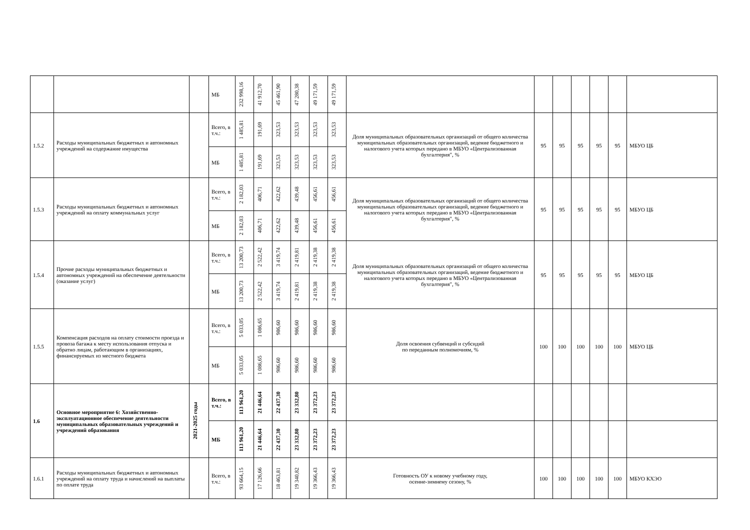| | | | МБ | 232 998,16 | 41 912,70 | 45 461,90 | 47 280,38 | 49 171,59 | 49 171,59 | | | | | | | |
| 1.5.2 | Расходы муниципальных бюджетных и автономных учреждений на содержание имущества | | Всего, в т.ч.: | 1 485,81 | 191,69 | 323,53 | 323,53 | 323,53 | 323,53 | Доля муниципальных образовательных организаций от общего количества муниципальных образовательных организаций, ведение бюджетного и налогового учета которых передано в МБУО «Централизованная бухгалтерия", % | 95 | 95 | 95 | 95 | 95 | МБУО ЦБ |
| | | | МБ | 1 485,81 | 191,69 | 323,53 | 323,53 | 323,53 | 323,53 | | | | | | | |
| 1.5.3 | Расходы муниципальных бюджетных и автономных учреждений на оплату коммунальных услуг | | Всего, в т.ч.: | 2 182,03 | 406,71 | 422,62 | 439,48 | 456,61 | 456,61 | Доля муниципальных образовательных организаций от общего количества муниципальных образовательных организаций, ведение бюджетного и налогового учета которых передано в МБУО «Централизованная бухгалтерия", % | 95 | 95 | 95 | 95 | 95 | МБУО ЦБ |
| | | | МБ | 2 182,03 | 406,71 | 422,62 | 439,48 | 456,61 | 456,61 | | | | | | | |
| 1.5.4 | Прочие расходы муниципальных бюджетных и автономных учреждений на обеспечение деятельности (оказание услуг) | | Всего, в т.ч.: | 13 200,73 | 2 522,42 | 3 419,74 | 2 419,81 | 2 419,38 | 2 419,38 | Доля муниципальных образовательных организаций от общего количества муниципальных образовательных организаций, ведение бюджетного и налогового учета которых передано в МБУО «Централизованная бухгалтерия", % | 95 | 95 | 95 | 95 | 95 | МБУО ЦБ |
| | | | МБ | 13 200,73 | 2 522,42 | 3 419,74 | 2 419,81 | 2 419,38 | 2 419,38 | | | | | | | |
| 1.5.5 | Компенсация расходов на оплату стоимости проезда и провоза багажа к месту использования отпуска и обратно лицам, работающим в организациях, финансируемых из местного бюджета | | Всего, в т.ч.: | 5 033,05 | 1 086,65 | 986,60 | 986,60 | 986,60 | 986,60 | Доля освоения субвенций и субсидий по переданным полномочиям, % | 100 | 100 | 100 | 100 | 100 | МБУО ЦБ |
| | | | МБ | 5 033,05 | 1 086,65 | 986,60 | 986,60 | 986,60 | 986,60 | | | | | | | |
| 1.6 | Основное мероприятие 6: Хозяйственно-эксплуатационное обеспечение деятельности муниципальных образовательных учреждений и учреждений образования | 2021-2025 годы | Всего, в т.ч.: | 113 961,20 | 21 446,64 | 22 437,30 | 23 332,80 | 23 372,23 | 23 372,23 | | | | | | | |
| | | | МБ | 113 961,20 | 21 446,64 | 22 437,30 | 23 332,80 | 23 372,23 | 23 372,23 | | | | | | | |
| 1.6.1 | Расходы муниципальных бюджетных и автономных учреждений на оплату труда и начислений на выплаты по оплате труда | | Всего, в т.ч.: | 93 664,15 | 17 126,66 | 18 463,81 | 19 340,82 | 19 366,43 | 19 366,43 | Готовность ОУ к новому учебному году, осенне-зимнему сезону, % | 100 | 100 | 100 | 100 | 100 | МБУО КХЭО |